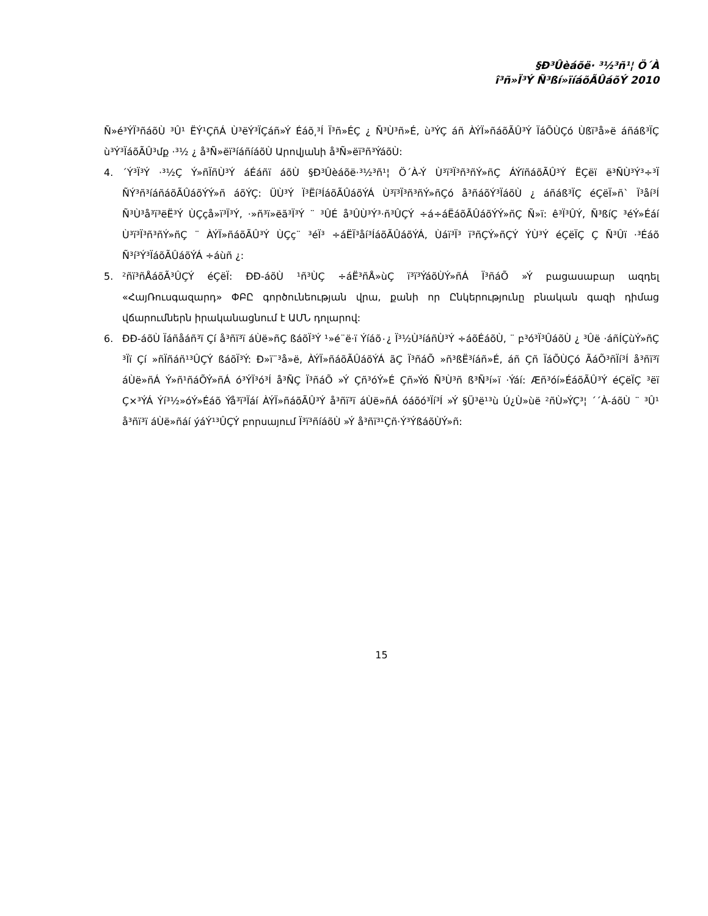§Ð³Ûèáõë· ³½³ñ¹¦ Ö´À
î³ñ»Ï³Ý Ñ³ßí»ïíáõÃÛáõÝ 2010
Ñ»é³ÝÏ³ñáõÙ ³Û¹ ËÝ¹ÇñÁ Ù³ëÝ³ÏÇáñ»Ý Éáõ͵³Í Ï³ñ»ÉÇ ¿ Ñ³Ù³ñ»É, ù³ÝÇ áñ ÀÝÏ»ñáõÃÛ³Ý ÏáÕÙÇó Ùßï³å»ë áñáß³ÏÇ ù³Ý³ÏáõÃÛ³մք ·³½ ¿ å³Ñ»ëï³íáñíáõÙ Արովյանի å³Ñ»ëï³ñ³ÝáõÙ:
4. ´Ý³Ï³Ý ·³½Ç Ý»ñÏñÙ³Ý áÉáñï áõÙ §Ð³Ûèáõë·³½³ñ¹¦ Ö´À-Ý Ù³ï³Ï³ñ³ñÝ»ñÇ ÁÝïñáõÃÛ³Ý ËÇëï ë³ÑÙ³Ý³÷³Ï ÑÝ³ñ³íáñáõÃÛáõÝÝ»ñ áõÝÇ: ÜÙ³Ý Ï³Ëí³ÍáõÃÛáõÝÁ Ù³ï³Ï³ñ³ñÝ»ñÇó å³ñáõÝ³ÏáõÙ ¿ áñáß³ÏÇ éÇëÏ»ñ` Ï³åí³Í Ñ³Ù³å³ï³ëË³Ý ÙÇçå»ï³Ï³Ý, ·»ñ³ï»ëã³Ï³Ý ¨ ³ÛÉ å³ÛÙ³Ý³·ñ³ÛÇÝ ÷á÷áËáõÃÛáõÝÝ»ñÇ Ñ»ï: ê³Ï³ÛÝ, Ñ³ßíÇ ³éÝ»Éáí Ù³ï³Ï³ñ³ñÝ»ñÇ ¨ ÀÝÏ»ñáõÃÛ³Ý ÙÇç¨ ³éÏ³ ÷áËÏ³åí³ÍáõÃÛáõÝÁ, Ùáï³Ï³ ï³ñÇÝ»ñÇÝ ÝÙ³Ý éÇëÏÇ Ç Ñ³Ûï ·³Éáõ Ñ³í³Ý³ÏáõÃÛáõÝÁ ÷áùñ ¿:
5. ²ñï³ñÅáõÃ³ÛÇÝ éÇëÏ: ÐÐ-áõÙ ¹ñ³ÙÇ ÷áË³ñÅ»ùÇ ï³ï³ÝáõÙÝ»ñÁ Ï³ñáÕ »Ý բացասաբար ազդել «ՀայՌուսգազարդ» ՓԲԸ գործունեության վրա, քանի որ Ընկերությունը բնական գազի դիմաց վճարումներն իրականացնում է ԱՄՆ դոլարով:
6. ÐÐ-áõÙ Ïáñåáñ³ï Çí å³ñï³ï áÙë»ñÇ ßáõÏ³Ý ¹»é¨ë·ï Ýíáõ٠¿ Ï³½Ù³íáñÙ³Ý ÷áõÉáõÙ, ¨ բ³ó³Ï³ÛáõÙ ¿ ³Ûë ·áñÍÇùÝ»ñÇ ³Ïï Çí »ñÏñáñ¹³ÛÇÝ ßáõÏ³Ý: Ð»ï¨³å»ë, ÀÝÏ»ñáõÃÛáõÝÁ ãÇ Ï³ñáÕ »ñ³ßË³íáñ»É, áñ Çñ ÏáÕÙÇó ÃáÕ³ñÏí³Í å³ñï³ï áÙë»ñÁ Ý»ñ¹ñáÕÝ»ñÁ ó³ÝÏ³ó³Í å³ÑÇ Ï³ñáÕ »Ý Çñ³óÝ»É Çñ»Ýó Ñ³Ù³ñ ß³Ñ³í»ï ·Ýáí: Æñ³óí»ÉáõÃÛ³Ý éÇëÏÇ ³ëï Ç×³ÝÁ Ýí³½»óÝ»Éáõ Ýå³ï³Ïáí ÀÝÏ»ñáõÃÛ³Ý å³ñï³ï áÙë»ñÁ óáõó³Ïí³Í »Ý §Ü³ë¹³ù Ú¿Ù»ùë ²ñÙ»ÝÇ³¦ ´´À-áõÙ ¨ ³Û¹ å³ñï³ï áÙë»ñáí ýáÝ¹³ÛÇÝ բորսայում Ï³ï³ñíáõÙ »Ý å³ñï³¹Çñ·Ý³ÝßáõÙÝ»ñ:
15